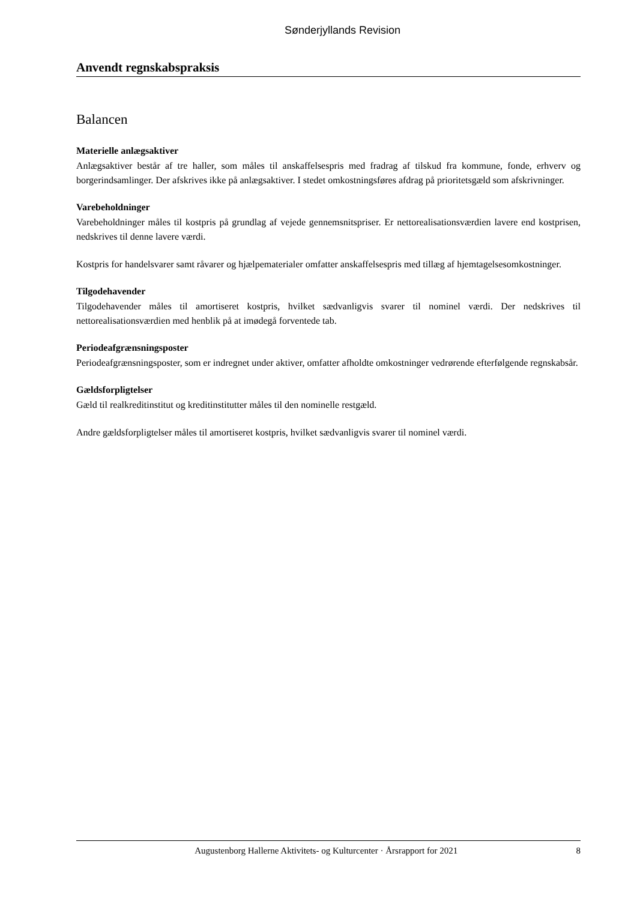Sønderjyllands Revision
Anvendt regnskabspraksis
Balancen
Materielle anlægsaktiver
Anlægsaktiver består af tre haller, som måles til anskaffelsespris med fradrag af tilskud fra kommune, fonde, erhverv og borgerindsamlinger. Der afskrives ikke på anlægsaktiver. I stedet omkostningsføres afdrag på prioritetsgæld som afskrivninger.
Varebeholdninger
Varebeholdninger måles til kostpris på grundlag af vejede gennemsnitspriser. Er nettorealisationsværdien lavere end kostprisen, nedskrives til denne lavere værdi.
Kostpris for handelsvarer samt råvarer og hjælpematerialer omfatter anskaffelsespris med tillæg af hjemtagelsesomkostninger.
Tilgodehavender
Tilgodehavender måles til amortiseret kostpris, hvilket sædvanligvis svarer til nominel værdi. Der nedskrives til nettorealisationsværdien med henblik på at imødegå forventede tab.
Periodeafgrænsningsposter
Periodeafgrænsningsposter, som er indregnet under aktiver, omfatter afholdte omkostninger vedrørende efterfølgende regnskabsår.
Gældsforpligtelser
Gæld til realkreditinstitut og kreditinstitutter måles til den nominelle restgæld.
Andre gældsforpligtelser måles til amortiseret kostpris, hvilket sædvanligvis svarer til nominel værdi.
Augustenborg Hallerne Aktivitets- og Kulturcenter · Årsrapport for 2021 8